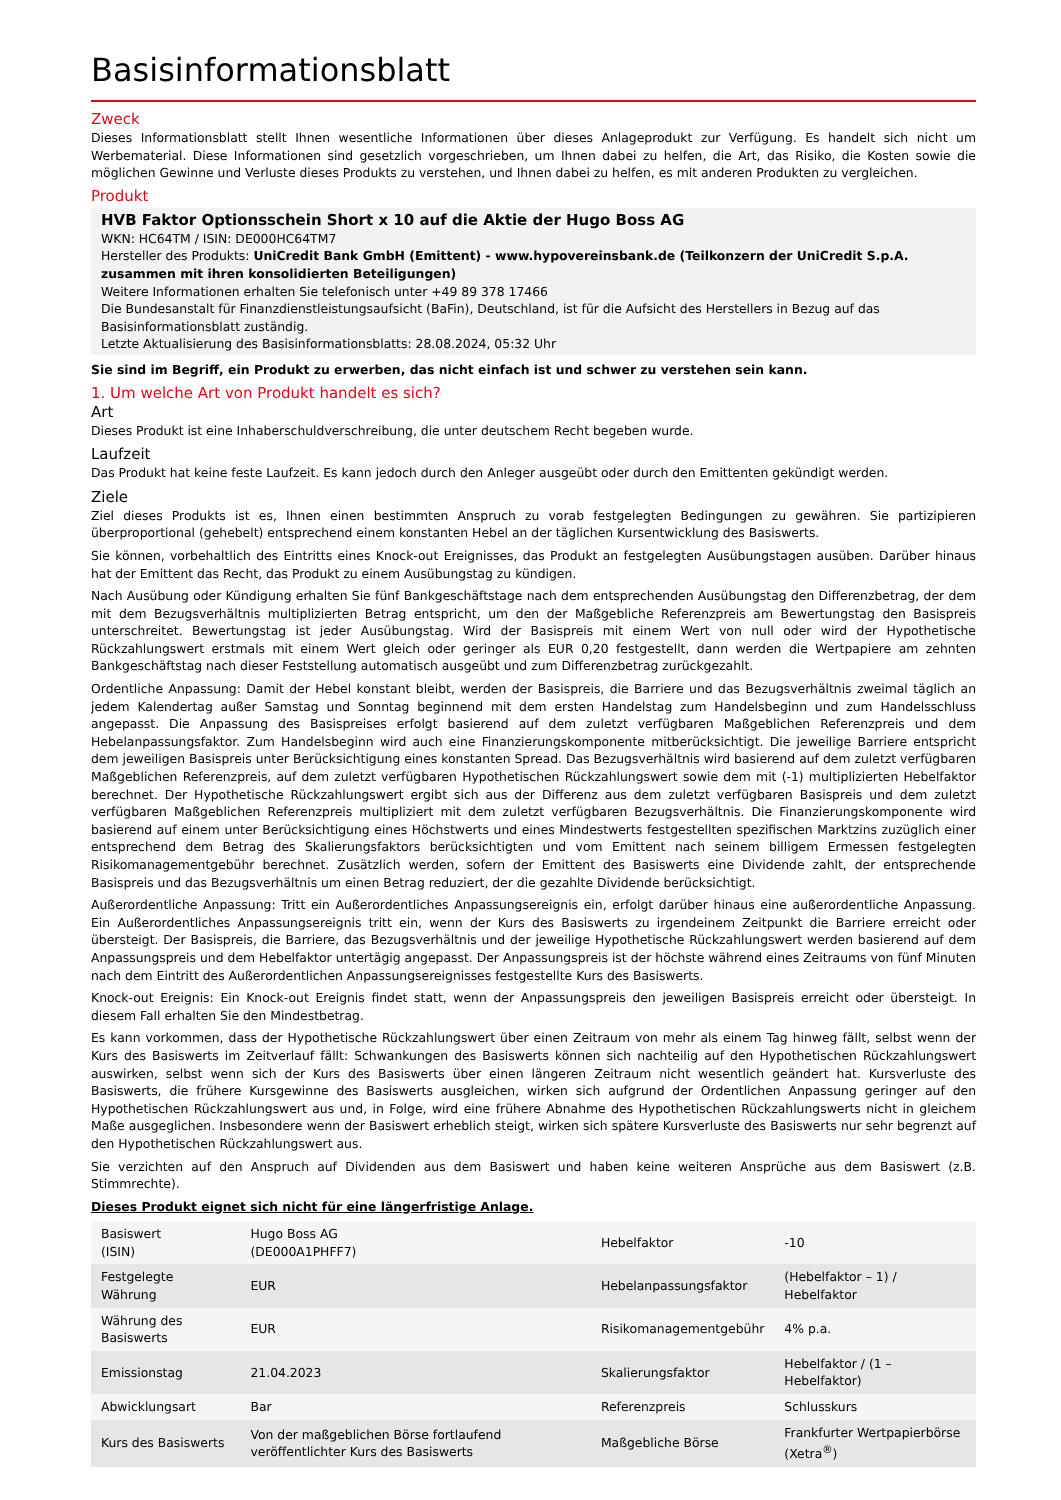Basisinformationsblatt
Zweck
Dieses Informationsblatt stellt Ihnen wesentliche Informationen über dieses Anlageprodukt zur Verfügung. Es handelt sich nicht um Werbematerial. Diese Informationen sind gesetzlich vorgeschrieben, um Ihnen dabei zu helfen, die Art, das Risiko, die Kosten sowie die möglichen Gewinne und Verluste dieses Produkts zu verstehen, und Ihnen dabei zu helfen, es mit anderen Produkten zu vergleichen.
Produkt
HVB Faktor Optionsschein Short x 10 auf die Aktie der Hugo Boss AG
WKN: HC64TM / ISIN: DE000HC64TM7
Hersteller des Produkts: UniCredit Bank GmbH (Emittent) - www.hypovereinsbank.de (Teilkonzern der UniCredit S.p.A. zusammen mit ihren konsolidierten Beteiligungen)
Weitere Informationen erhalten Sie telefonisch unter +49 89 378 17466
Die Bundesanstalt für Finanzdienstleistungsaufsicht (BaFin), Deutschland, ist für die Aufsicht des Herstellers in Bezug auf das Basisinformationsblatt zuständig.
Letzte Aktualisierung des Basisinformationsblatts: 28.08.2024, 05:32 Uhr
Sie sind im Begriff, ein Produkt zu erwerben, das nicht einfach ist und schwer zu verstehen sein kann.
1. Um welche Art von Produkt handelt es sich?
Art
Dieses Produkt ist eine Inhaberschuldverschreibung, die unter deutschem Recht begeben wurde.
Laufzeit
Das Produkt hat keine feste Laufzeit. Es kann jedoch durch den Anleger ausgeübt oder durch den Emittenten gekündigt werden.
Ziele
Ziel dieses Produkts ist es, Ihnen einen bestimmten Anspruch zu vorab festgelegten Bedingungen zu gewähren. Sie partizipieren überproportional (gehebelt) entsprechend einem konstanten Hebel an der täglichen Kursentwicklung des Basiswerts.
Sie können, vorbehaltlich des Eintritts eines Knock-out Ereignisses, das Produkt an festgelegten Ausübungstagen ausüben. Darüber hinaus hat der Emittent das Recht, das Produkt zu einem Ausübungstag zu kündigen.
Nach Ausübung oder Kündigung erhalten Sie fünf Bankgeschäftstage nach dem entsprechenden Ausübungstag den Differenzbetrag, der dem mit dem Bezugsverhältnis multiplizierten Betrag entspricht, um den der Maßgebliche Referenzpreis am Bewertungstag den Basispreis unterschreitet. Bewertungstag ist jeder Ausübungstag. Wird der Basispreis mit einem Wert von null oder wird der Hypothetische Rückzahlungswert erstmals mit einem Wert gleich oder geringer als EUR 0,20 festgestellt, dann werden die Wertpapiere am zehnten Bankgeschäftstag nach dieser Feststellung automatisch ausgeübt und zum Differenzbetrag zurückgezahlt.
Ordentliche Anpassung: Damit der Hebel konstant bleibt, werden der Basispreis, die Barriere und das Bezugsverhältnis zweimal täglich an jedem Kalendertag außer Samstag und Sonntag beginnend mit dem ersten Handelstag zum Handelsbeginn und zum Handelsschluss angepasst. Die Anpassung des Basispreises erfolgt basierend auf dem zuletzt verfügbaren Maßgeblichen Referenzpreis und dem Hebelanpassungsfaktor. Zum Handelsbeginn wird auch eine Finanzierungskomponente mitberücksichtigt. Die jeweilige Barriere entspricht dem jeweiligen Basispreis unter Berücksichtigung eines konstanten Spread. Das Bezugsverhältnis wird basierend auf dem zuletzt verfügbaren Maßgeblichen Referenzpreis, auf dem zuletzt verfügbaren Hypothetischen Rückzahlungswert sowie dem mit (-1) multiplizierten Hebelfaktor berechnet. Der Hypothetische Rückzahlungswert ergibt sich aus der Differenz aus dem zuletzt verfügbaren Basispreis und dem zuletzt verfügbaren Maßgeblichen Referenzpreis multipliziert mit dem zuletzt verfügbaren Bezugsverhältnis. Die Finanzierungskomponente wird basierend auf einem unter Berücksichtigung eines Höchstwerts und eines Mindestwerts festgestellten spezifischen Marktzins zuzüglich einer entsprechend dem Betrag des Skalierungsfaktors berücksichtigten und vom Emittent nach seinem billigem Ermessen festgelegten Risikomanagementgebühr berechnet. Zusätzlich werden, sofern der Emittent des Basiswerts eine Dividende zahlt, der entsprechende Basispreis und das Bezugsverhältnis um einen Betrag reduziert, der die gezahlte Dividende berücksichtigt.
Außerordentliche Anpassung: Tritt ein Außerordentliches Anpassungsereignis ein, erfolgt darüber hinaus eine außerordentliche Anpassung. Ein Außerordentliches Anpassungsereignis tritt ein, wenn der Kurs des Basiswerts zu irgendeinem Zeitpunkt die Barriere erreicht oder übersteigt. Der Basispreis, die Barriere, das Bezugsverhältnis und der jeweilige Hypothetische Rückzahlungswert werden basierend auf dem Anpassungspreis und dem Hebelfaktor untertägig angepasst. Der Anpassungspreis ist der höchste während eines Zeitraums von fünf Minuten nach dem Eintritt des Außerordentlichen Anpassungsereignisses festgestellte Kurs des Basiswerts.
Knock-out Ereignis: Ein Knock-out Ereignis findet statt, wenn der Anpassungspreis den jeweiligen Basispreis erreicht oder übersteigt. In diesem Fall erhalten Sie den Mindestbetrag.
Es kann vorkommen, dass der Hypothetische Rückzahlungswert über einen Zeitraum von mehr als einem Tag hinweg fällt, selbst wenn der Kurs des Basiswerts im Zeitverlauf fällt: Schwankungen des Basiswerts können sich nachteilig auf den Hypothetischen Rückzahlungswert auswirken, selbst wenn sich der Kurs des Basiswerts über einen längeren Zeitraum nicht wesentlich geändert hat. Kursverluste des Basiswerts, die frühere Kursgewinne des Basiswerts ausgleichen, wirken sich aufgrund der Ordentlichen Anpassung geringer auf den Hypothetischen Rückzahlungswert aus und, in Folge, wird eine frühere Abnahme des Hypothetischen Rückzahlungswerts nicht in gleichem Maße ausgeglichen. Insbesondere wenn der Basiswert erheblich steigt, wirken sich spätere Kursverluste des Basiswerts nur sehr begrenzt auf den Hypothetischen Rückzahlungswert aus.
Sie verzichten auf den Anspruch auf Dividenden aus dem Basiswert und haben keine weiteren Ansprüche aus dem Basiswert (z.B. Stimmrechte).
Dieses Produkt eignet sich nicht für eine längerfristige Anlage.
| Basiswert (ISIN) | Hugo Boss AG (DE000A1PHFF7) | Hebelfaktor | -10 |
| Festgelegte Währung | EUR | Hebelanpassungsfaktor | (Hebelfaktor – 1) / Hebelfaktor |
| Währung des Basiswerts | EUR | Risikomanagementgebühr | 4% p.a. |
| Emissionstag | 21.04.2023 | Skalierungsfaktor | Hebelfaktor / (1 – Hebelfaktor) |
| Abwicklungsart | Bar | Referenzpreis | Schlusskurs |
| Kurs des Basiswerts | Von der maßgeblichen Börse fortlaufend veröffentlichter Kurs des Basiswerts | Maßgebliche Börse | Frankfurter Wertpapierbörse (Xetra<sup>®</sup>) |